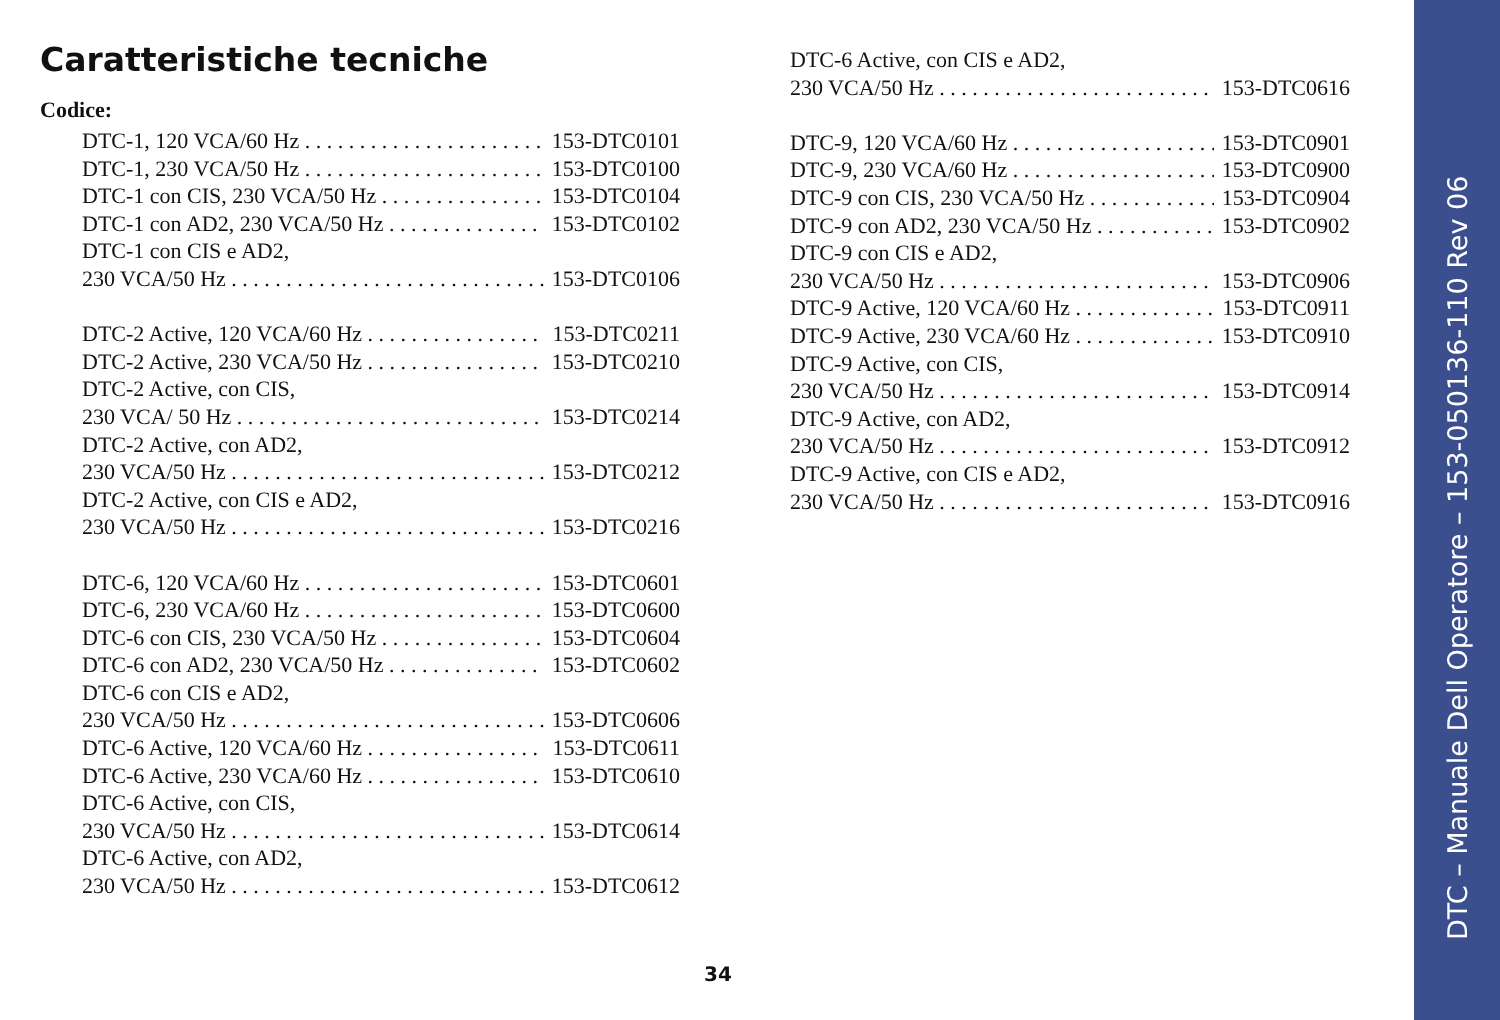Caratteristiche tecniche
Codice:
DTC-1, 120 VCA/60 Hz 153-DTC0101
DTC-1, 230 VCA/50 Hz 153-DTC0100
DTC-1 con CIS, 230 VCA/50 Hz 153-DTC0104
DTC-1 con AD2, 230 VCA/50 Hz 153-DTC0102
DTC-1 con CIS e AD2,
230 VCA/50 Hz 153-DTC0106
DTC-2 Active, 120 VCA/60 Hz 153-DTC0211
DTC-2 Active, 230 VCA/50 Hz 153-DTC0210
DTC-2 Active, con CIS,
230 VCA/ 50 Hz 153-DTC0214
DTC-2 Active, con AD2,
230 VCA/50 Hz 153-DTC0212
DTC-2 Active, con CIS e AD2,
230 VCA/50 Hz 153-DTC0216
DTC-6, 120 VCA/60 Hz 153-DTC0601
DTC-6, 230 VCA/60 Hz 153-DTC0600
DTC-6 con CIS, 230 VCA/50 Hz 153-DTC0604
DTC-6 con AD2, 230 VCA/50 Hz 153-DTC0602
DTC-6 con CIS e AD2,
230 VCA/50 Hz 153-DTC0606
DTC-6 Active, 120 VCA/60 Hz 153-DTC0611
DTC-6 Active, 230 VCA/60 Hz 153-DTC0610
DTC-6 Active, con CIS,
230 VCA/50 Hz 153-DTC0614
DTC-6 Active, con AD2,
230 VCA/50 Hz 153-DTC0612
DTC-6 Active, con CIS e AD2,
230 VCA/50 Hz 153-DTC0616
DTC-9, 120 VCA/60 Hz 153-DTC0901
DTC-9, 230 VCA/60 Hz 153-DTC0900
DTC-9 con CIS, 230 VCA/50 Hz 153-DTC0904
DTC-9 con AD2, 230 VCA/50 Hz 153-DTC0902
DTC-9 con CIS e AD2,
230 VCA/50 Hz 153-DTC0906
DTC-9 Active, 120 VCA/60 Hz 153-DTC0911
DTC-9 Active, 230 VCA/60 Hz 153-DTC0910
DTC-9 Active, con CIS,
230 VCA/50 Hz 153-DTC0914
DTC-9 Active, con AD2,
230 VCA/50 Hz 153-DTC0912
DTC-9 Active, con CIS e AD2,
230 VCA/50 Hz 153-DTC0916
34
DTC – Manuale Dell Operatore – 153-050136-110 Rev 06